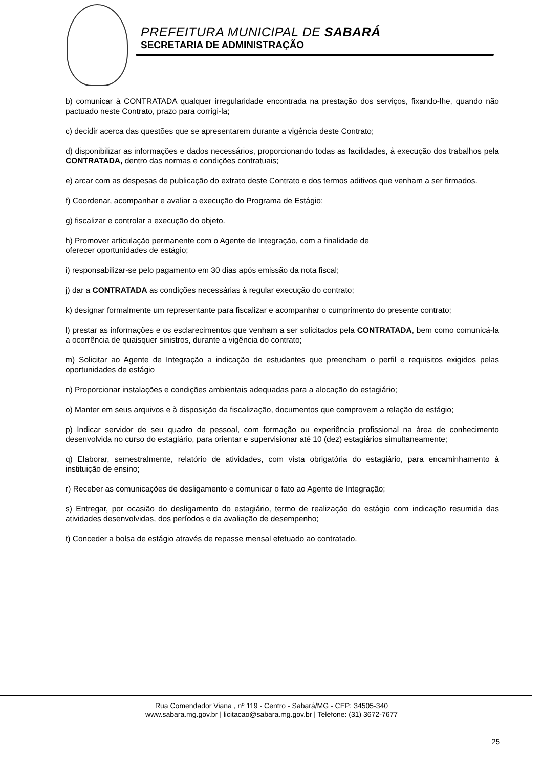PREFEITURA MUNICIPAL DE SABARÁ
SECRETARIA DE ADMINISTRAÇÃO
b) comunicar à CONTRATADA qualquer irregularidade encontrada na prestação dos serviços, fixando-lhe, quando não pactuado neste Contrato, prazo para corrigi-la;
c) decidir acerca das questões que se apresentarem durante a vigência deste Contrato;
d) disponibilizar as informações e dados necessários, proporcionando todas as facilidades, à execução dos trabalhos pela CONTRATADA, dentro das normas e condições contratuais;
e) arcar com as despesas de publicação do extrato deste Contrato e dos termos aditivos que venham a ser firmados.
f) Coordenar, acompanhar e avaliar a execução do Programa de Estágio;
g) fiscalizar e controlar a execução do objeto.
h) Promover articulação permanente com o Agente de Integração, com a finalidade de
oferecer oportunidades de estágio;
i) responsabilizar-se pelo pagamento em 30 dias após emissão da nota fiscal;
j) dar a CONTRATADA as condições necessárias à regular execução do contrato;
k) designar formalmente um representante para fiscalizar e acompanhar o cumprimento do presente contrato;
l) prestar as informações e os esclarecimentos que venham a ser solicitados pela CONTRATADA, bem como comunicá-la a ocorrência de quaisquer sinistros, durante a vigência do contrato;
m) Solicitar ao Agente de Integração a indicação de estudantes que preencham o perfil e requisitos exigidos pelas oportunidades de estágio
n) Proporcionar instalações e condições ambientais adequadas para a alocação do estagiário;
o) Manter em seus arquivos e à disposição da fiscalização, documentos que comprovem a relação de estágio;
p) Indicar servidor de seu quadro de pessoal, com formação ou experiência profissional na área de conhecimento desenvolvida no curso do estagiário, para orientar e supervisionar até 10 (dez) estagiários simultaneamente;
q) Elaborar, semestralmente, relatório de atividades, com vista obrigatória do estagiário, para encaminhamento à instituição de ensino;
r) Receber as comunicações de desligamento e comunicar o fato ao Agente de Integração;
s) Entregar, por ocasião do desligamento do estagiário, termo de realização do estágio com indicação resumida das atividades desenvolvidas, dos períodos e da avaliação de desempenho;
t) Conceder a bolsa de estágio através de repasse mensal efetuado ao contratado.
Rua Comendador Viana , nº 119 - Centro - Sabará/MG - CEP: 34505-340
www.sabara.mg.gov.br | licitacao@sabara.mg.gov.br | Telefone: (31) 3672-7677
25